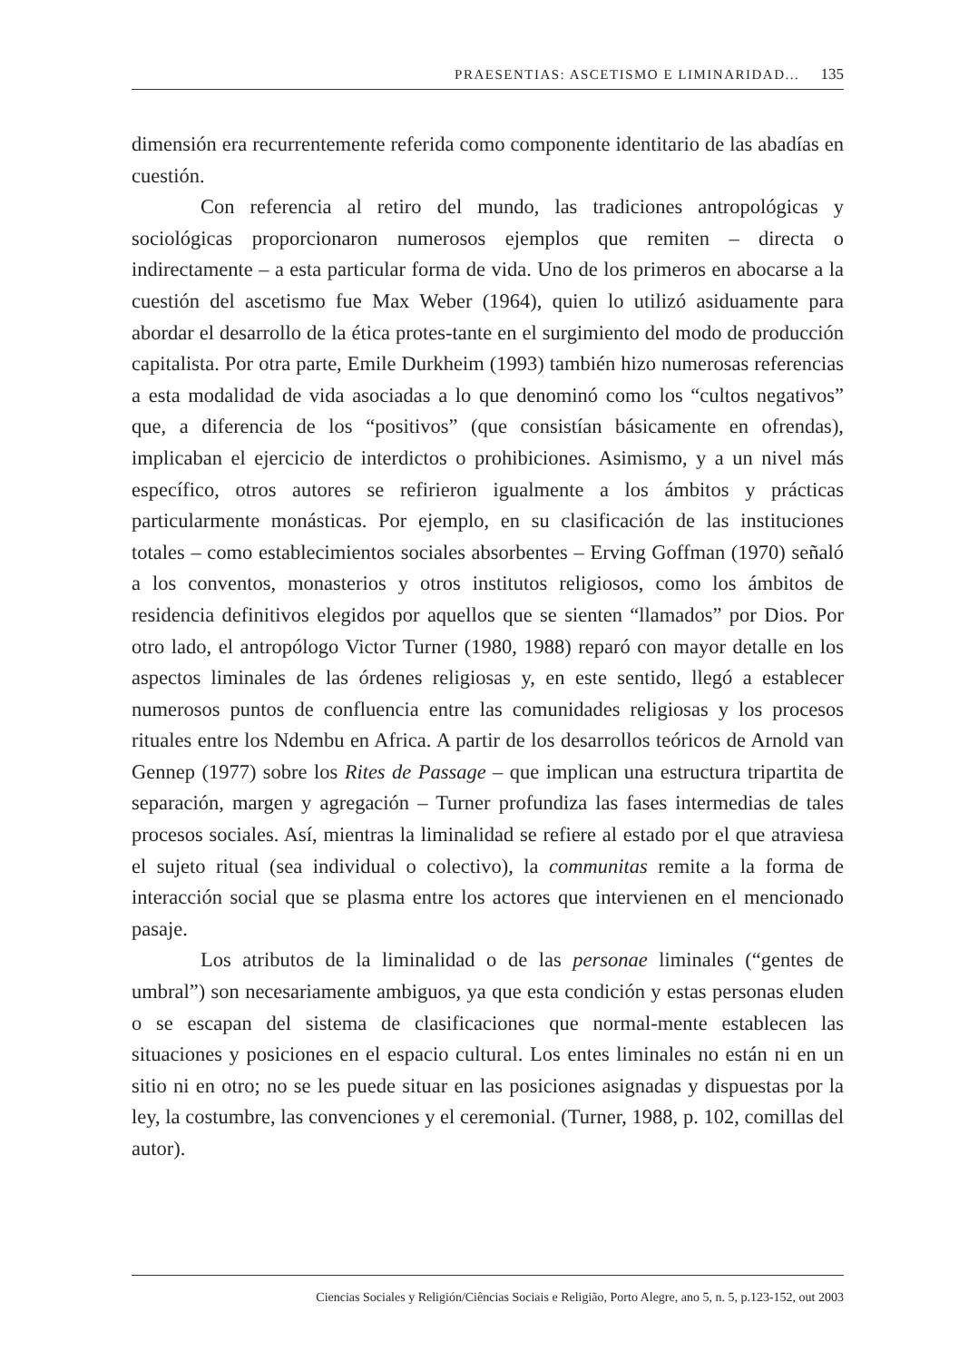PRAESENTIAS: ASCETISMO E LIMINARIDAD... 135
dimensión era recurrentemente referida como componente identitario de las abadías en cuestión.
Con referencia al retiro del mundo, las tradiciones antropológicas y sociológicas proporcionaron numerosos ejemplos que remiten – directa o indirectamente – a esta particular forma de vida. Uno de los primeros en abocarse a la cuestión del ascetismo fue Max Weber (1964), quien lo utilizó asiduamente para abordar el desarrollo de la ética protes-tante en el surgimiento del modo de producción capitalista. Por otra parte, Emile Durkheim (1993) también hizo numerosas referencias a esta modalidad de vida asociadas a lo que denominó como los “cultos negativos” que, a diferencia de los “positivos” (que consistían básicamente en ofrendas), implicaban el ejercicio de interdictos o prohibiciones. Asimismo, y a un nivel más específico, otros autores se refirieron igualmente a los ámbitos y prácticas particularmente monásticas. Por ejemplo, en su clasificación de las instituciones totales – como establecimientos sociales absorbentes – Erving Goffman (1970) señaló a los conventos, monasterios y otros institutos religiosos, como los ámbitos de residencia definitivos elegidos por aquellos que se sienten “llamados” por Dios. Por otro lado, el antropólogo Victor Turner (1980, 1988) reparó con mayor detalle en los aspectos liminales de las órdenes religiosas y, en este sentido, llegó a establecer numerosos puntos de confluencia entre las comunidades religiosas y los procesos rituales entre los Ndembu en Africa. A partir de los desarrollos teóricos de Arnold van Gennep (1977) sobre los Rites de Passage – que implican una estructura tripartita de separación, margen y agregación – Turner profundiza las fases intermedias de tales procesos sociales. Así, mientras la liminalidad se refiere al estado por el que atraviesa el sujeto ritual (sea individual o colectivo), la communitas remite a la forma de interacción social que se plasma entre los actores que intervienen en el mencionado pasaje.
Los atributos de la liminalidad o de las personae liminales (“gentes de umbral”) son necesariamente ambiguos, ya que esta condición y estas personas eluden o se escapan del sistema de clasificaciones que normal-mente establecen las situaciones y posiciones en el espacio cultural. Los entes liminales no están ni en un sitio ni en otro; no se les puede situar en las posiciones asignadas y dispuestas por la ley, la costumbre, las convenciones y el ceremonial. (Turner, 1988, p. 102, comillas del autor).
Ciencias Sociales y Religión/Ciências Sociais e Religião, Porto Alegre, ano 5, n. 5, p.123-152, out 2003